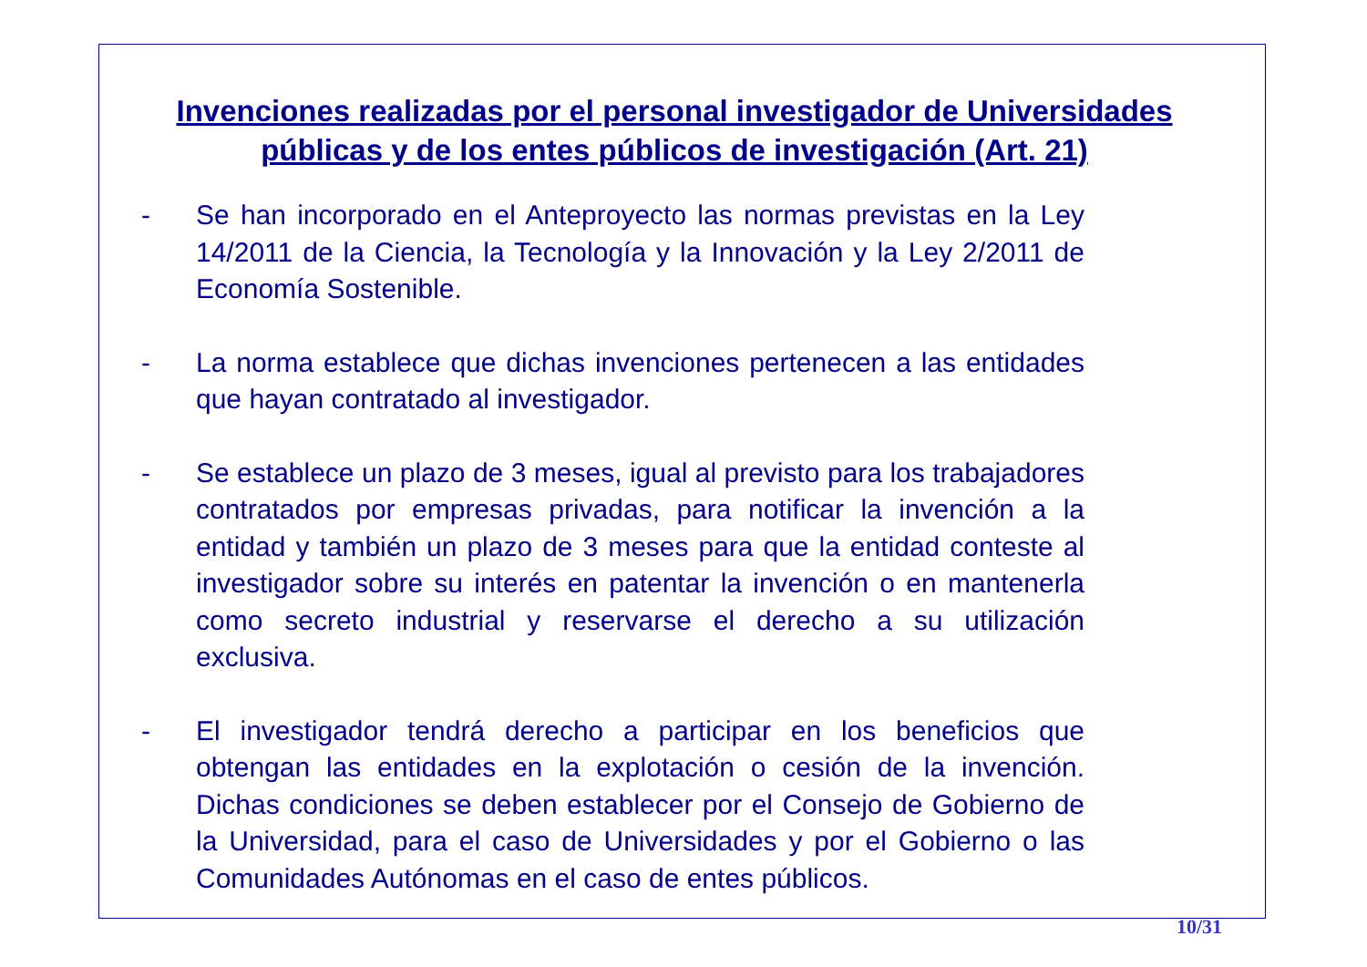Invenciones realizadas por el personal investigador de Universidades públicas y de los entes públicos de investigación (Art. 21)
- Se han incorporado en el Anteproyecto las normas previstas en la Ley 14/2011 de la Ciencia, la Tecnología y la Innovación y la Ley 2/2011 de Economía Sostenible.
- La norma establece que dichas invenciones pertenecen a las entidades que hayan contratado al investigador.
- Se establece un plazo de 3 meses, igual al previsto para los trabajadores contratados por empresas privadas, para notificar la invención a la entidad y también un plazo de 3 meses para que la entidad conteste al investigador sobre su interés en patentar la invención o en mantenerla como secreto industrial y reservarse el derecho a su utilización exclusiva.
- El investigador tendrá derecho a participar en los beneficios que obtengan las entidades en la explotación o cesión de la invención. Dichas condiciones se deben establecer por el Consejo de Gobierno de la Universidad, para el caso de Universidades y por el Gobierno o las Comunidades Autónomas en el caso de entes públicos.
10/31